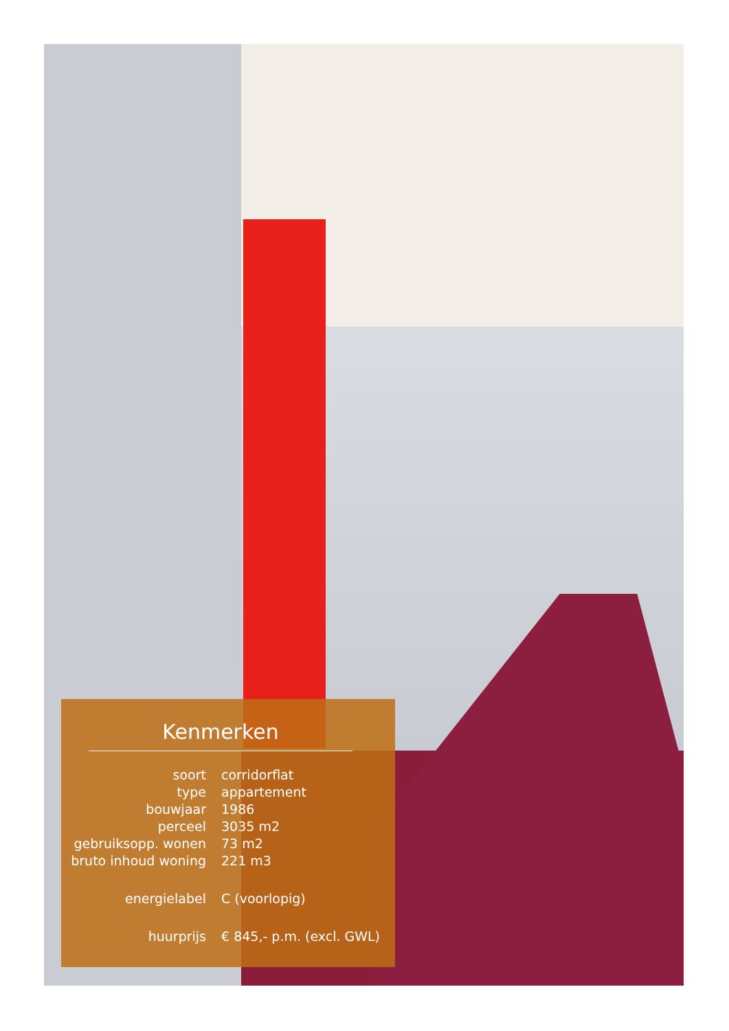Kenmerken
| soort | corridorflat |
| type | appartement |
| bouwjaar | 1986 |
| perceel | 3035 m2 |
| gebruiksopp. wonen | 73 m2 |
| bruto inhoud woning | 221 m3 |
| energielabel | C (voorlopig) |
| huurprijs | € 845,- p.m. (excl. GWL) |